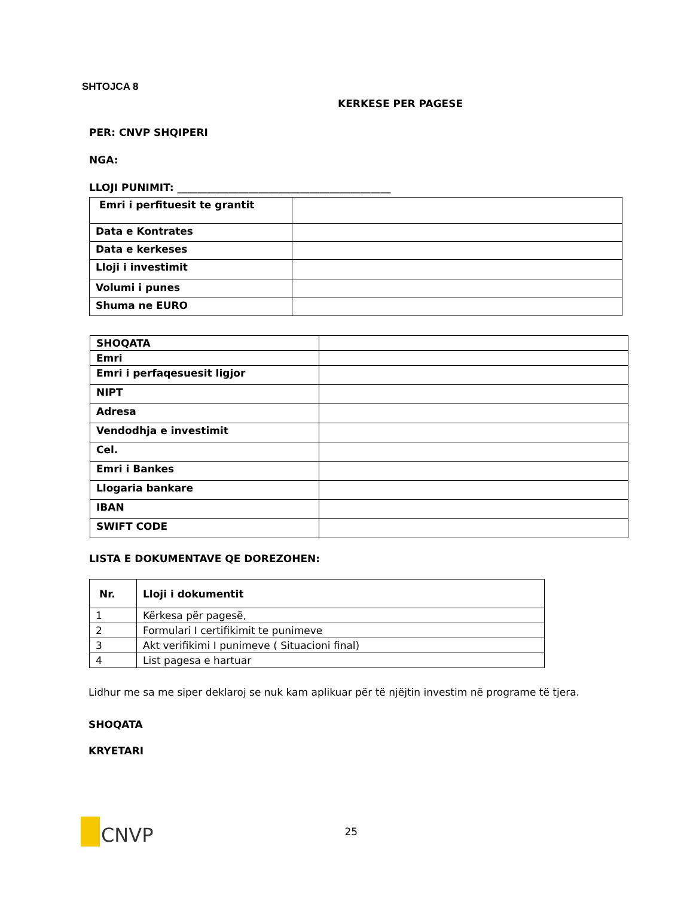SHTOJCA 8
KERKESE PER PAGESE
PER: CNVP SHQIPERI
NGA:
LLOJI PUNIMIT: __________________________________________
| Emri i perfituesit te grantit | |
| Data e Kontrates | |
| Data e kerkeses | |
| Lloji i investimit | |
| Volumi i punes | |
| Shuma ne EURO | |
| SHOQATA | |
| Emri | |
| Emri i perfaqesuesit ligjor | |
| NIPT | |
| Adresa | |
| Vendodhja e investimit | |
| Cel. | |
| Emri i Bankes | |
| Llogaria bankare | |
| IBAN | |
| SWIFT CODE | |
LISTA E DOKUMENTAVE QE DOREZOHEN:
| Nr. | Lloji i dokumentit |
| --- | --- |
| 1 | Kërkesa për pagesë, |
| 2 | Formulari I certifikimit te punimeve |
| 3 | Akt verifikimi I punimeve ( Situacioni final) |
| 4 | List pagesa e hartuar |
Lidhur me sa me siper deklaroj se nuk kam aplikuar për të njëjtin investim në programe të tjera.
SHOQATA
KRYETARI
CNVP
25